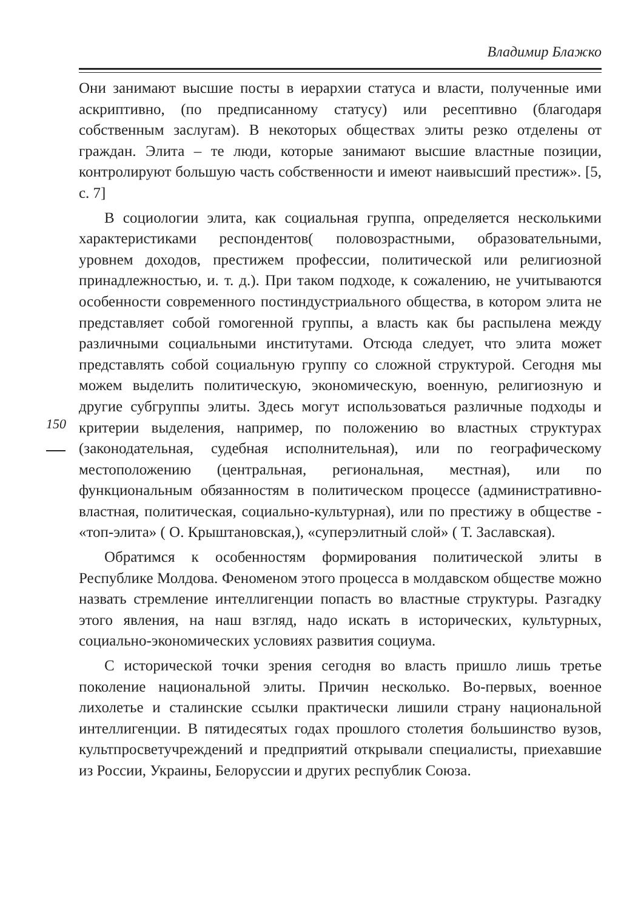Владимир Блажко
150
Они занимают высшие посты в иерархии статуса и власти, полученные ими аскриптивно, (по предписанному статусу) или ресептивно (благодаря собственным заслугам). В некоторых обществах элиты резко отделены от граждан. Элита – те люди, которые занимают высшие властные позиции, контролируют большую часть собственности и имеют наивысший престиж». [5, с. 7]
В социологии элита, как социальная группа, определяется несколькими характеристиками респондентов( половозрастными, образовательными, уровнем доходов, престижем профессии, политической или религиозной принадлежностью, и. т. д.). При таком подходе, к сожалению, не учитываются особенности современного постиндустриального общества, в котором элита не представляет собой гомогенной группы, а власть как бы распылена между различными социальными институтами. Отсюда следует, что элита может представлять собой социальную группу со сложной структурой. Сегодня мы можем выделить политическую, экономическую, военную, религиозную и другие субгруппы элиты. Здесь могут использоваться различные подходы и критерии выделения, например, по положению во властных структурах (законодательная, судебная исполнительная), или по географическому местоположению (центральная, региональная, местная), или по функциональным обязанностям в политическом процессе (административно-властная, политическая, социально-культурная), или по престижу в обществе - «топ-элита» ( О. Крыштановская,), «суперэлитный слой» ( Т. Заславская).
Обратимся к особенностям формирования политической элиты в Республике Молдова. Феноменом этого процесса в молдавском обществе можно назвать стремление интеллигенции попасть во властные структуры. Разгадку этого явления, на наш взгляд, надо искать в исторических, культурных, социально-экономических условиях развития социума.
С исторической точки зрения сегодня во власть пришло лишь третье поколение национальной элиты. Причин несколько. Во-первых, военное лихолетье и сталинские ссылки практически лишили страну национальной интеллигенции. В пятидесятых годах прошлого столетия большинство вузов, культпросветучреждений и предприятий открывали специалисты, приехавшие из России, Украины, Белоруссии и других республик Союза.